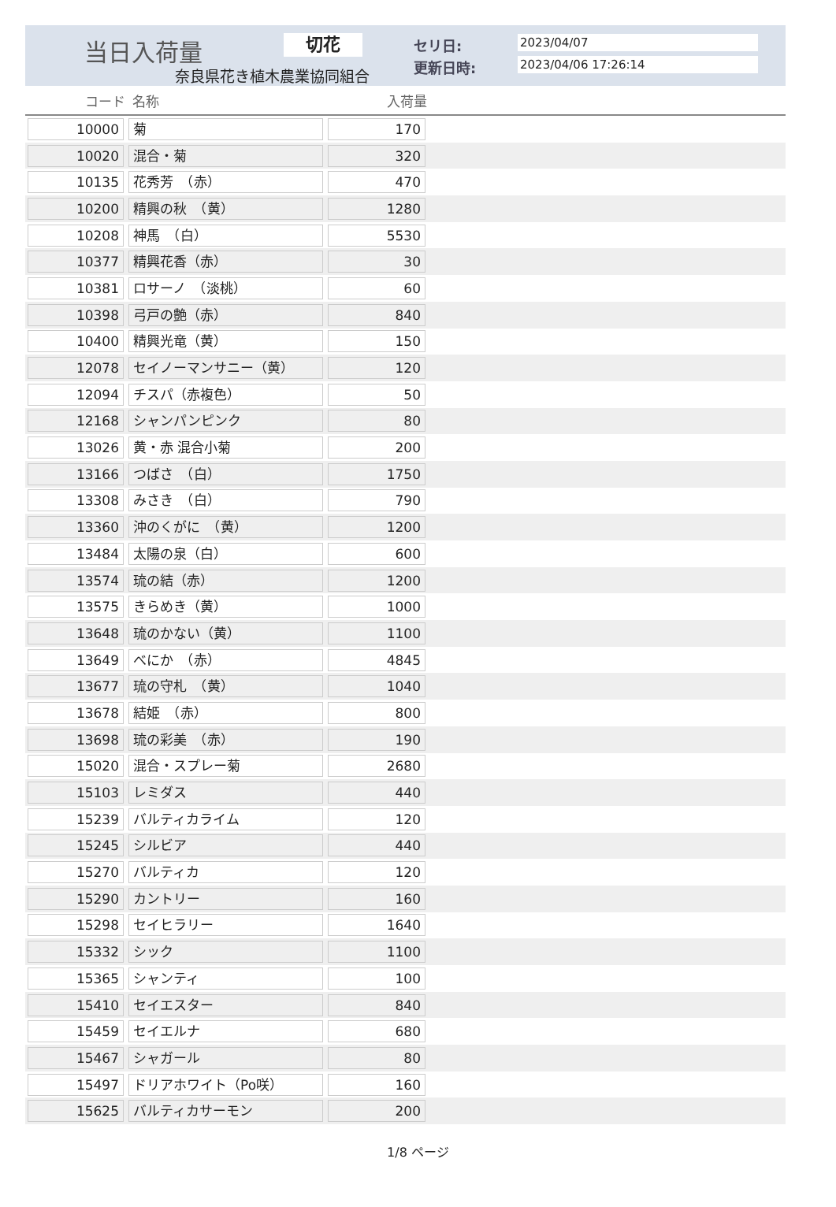当日入荷量 切花
奈良県花き植木農業協同組合
セリ日: 2023/04/07
更新日時: 2023/04/06 17:26:14
| コード | 名称 | 入荷量 | |
| --- | --- | --- | --- |
| 10000 | 菊 | 170 | |
| 10020 | 混合・菊 | 320 | |
| 10135 | 花秀芳 （赤） | 470 | |
| 10200 | 精興の秋 （黄） | 1280 | |
| 10208 | 神馬 （白） | 5530 | |
| 10377 | 精興花香（赤） | 30 | |
| 10381 | ロサーノ （淡桃） | 60 | |
| 10398 | 弓戸の艶（赤） | 840 | |
| 10400 | 精興光竜（黄） | 150 | |
| 12078 | セイノーマンサニー（黄） | 120 | |
| 12094 | チスパ（赤複色） | 50 | |
| 12168 | シャンパンピンク | 80 | |
| 13026 | 黄・赤 混合小菊 | 200 | |
| 13166 | つばさ （白） | 1750 | |
| 13308 | みさき （白） | 790 | |
| 13360 | 沖のくがに （黄） | 1200 | |
| 13484 | 太陽の泉（白） | 600 | |
| 13574 | 琉の結（赤） | 1200 | |
| 13575 | きらめき（黄） | 1000 | |
| 13648 | 琉のかない（黄） | 1100 | |
| 13649 | べにか （赤） | 4845 | |
| 13677 | 琉の守札 （黄） | 1040 | |
| 13678 | 結姫 （赤） | 800 | |
| 13698 | 琉の彩美 （赤） | 190 | |
| 15020 | 混合・スプレー菊 | 2680 | |
| 15103 | レミダス | 440 | |
| 15239 | バルティカライム | 120 | |
| 15245 | シルビア | 440 | |
| 15270 | バルティカ | 120 | |
| 15290 | カントリー | 160 | |
| 15298 | セイヒラリー | 1640 | |
| 15332 | シック | 1100 | |
| 15365 | シャンティ | 100 | |
| 15410 | セイエスター | 840 | |
| 15459 | セイエルナ | 680 | |
| 15467 | シャガール | 80 | |
| 15497 | ドリアホワイト（Po咲） | 160 | |
| 15625 | バルティカサーモン | 200 | |
1/8 ページ